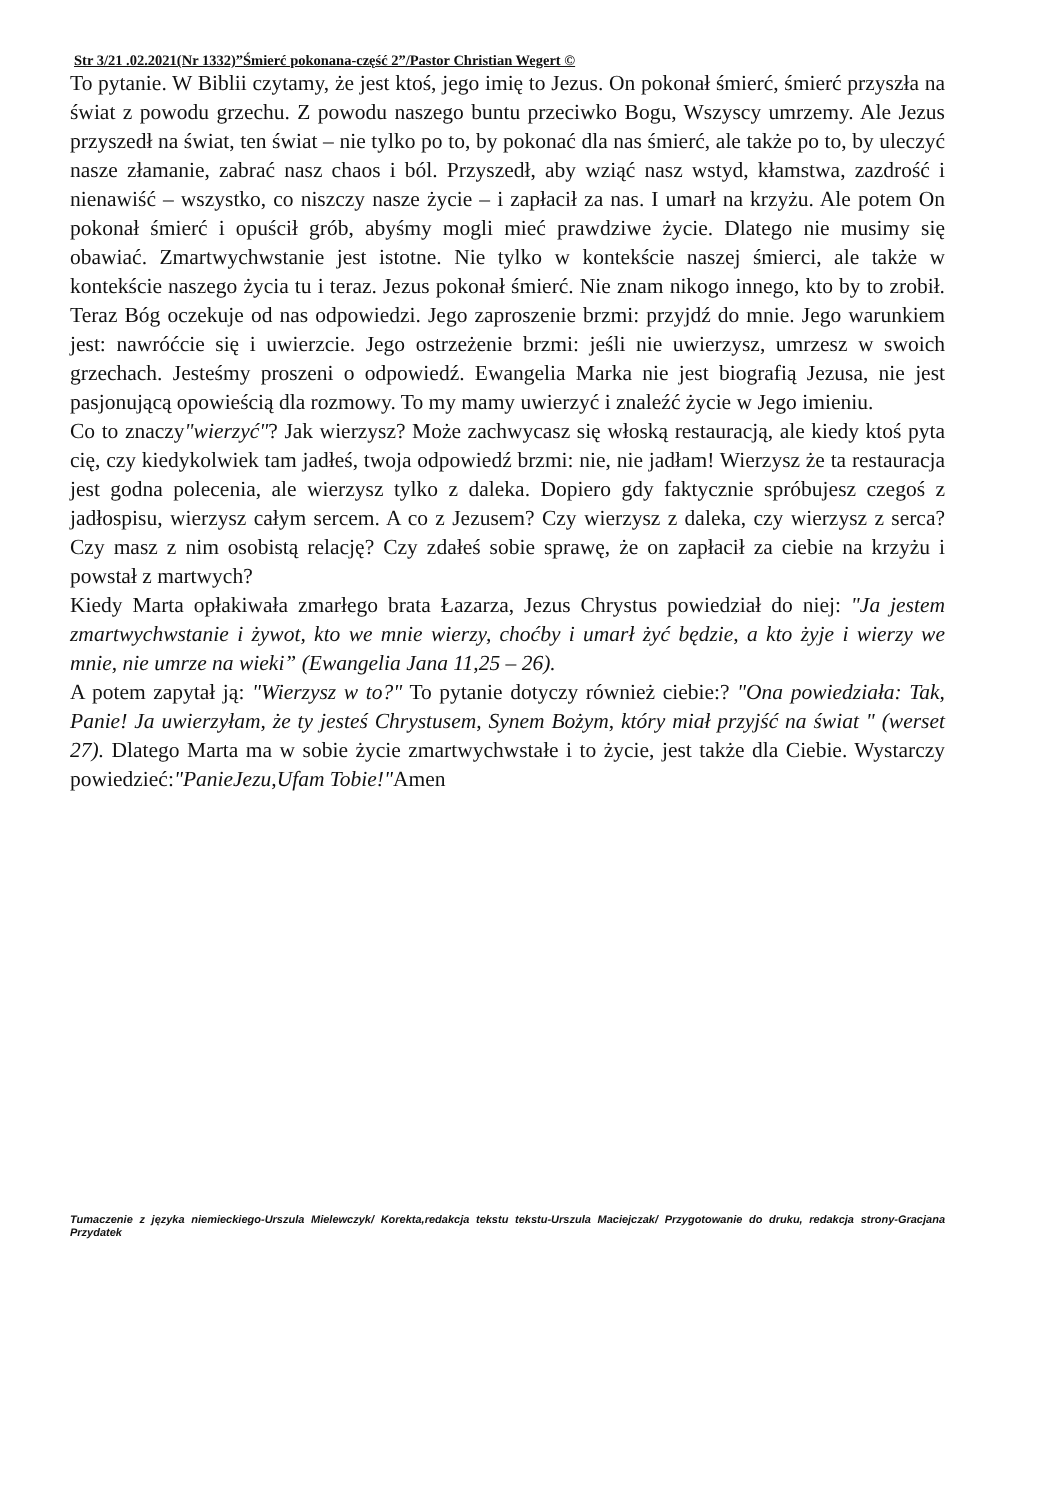Str 3/21 .02.2021(Nr 1332)”Śmierć pokonana-część 2”/Pastor Christian Wegert ©
To pytanie. W Biblii czytamy, że jest ktoś, jego imię to Jezus. On pokonał śmierć, śmierć przyszła na świat z powodu grzechu. Z powodu naszego buntu przeciwko Bogu, Wszyscy umrzemy. Ale Jezus przyszedł na świat, ten świat – nie tylko po to, by pokonać dla nas śmierć, ale także po to, by uleczyć nasze złamanie, zabrać nasz chaos i ból. Przyszedł, aby wziąć nasz wstyd, kłamstwa, zazdrość i nienawiść – wszystko, co niszczy nasze życie – i zapłacił za nas. I umarł na krzyżu. Ale potem On pokonał śmierć i opuścił grób, abyśmy mogli mieć prawdziwe życie. Dlatego nie musimy się obawiać. Zmartwychwstanie jest istotne. Nie tylko w kontekście naszej śmierci, ale także w kontekście naszego życia tu i teraz. Jezus pokonał śmierć. Nie znam nikogo innego, kto by to zrobił. Teraz Bóg oczekuje od nas odpowiedzi. Jego zaproszenie brzmi: przyjdź do mnie. Jego warunkiem jest: nawróćcie się i uwierzcie. Jego ostrzeżenie brzmi: jeśli nie uwierzysz, umrzesz w swoich grzechach. Jesteśmy proszeni o odpowiedź. Ewangelia Marka nie jest biografią Jezusa, nie jest pasjonującą opowieścią dla rozmowy. To my mamy uwierzyć i znaleźć życie w Jego imieniu.
Co to znaczy"wierzyć"? Jak wierzysz? Może zachwycasz się włoską restauracją, ale kiedy ktoś pyta cię, czy kiedykolwiek tam jadłeś, twoja odpowiedź brzmi: nie, nie jadłam! Wierzysz że ta restauracja jest godna polecenia, ale wierzysz tylko z daleka. Dopiero gdy faktycznie spróbujesz czegoś z jadłospisu, wierzysz całym sercem. A co z Jezusem? Czy wierzysz z daleka, czy wierzysz z serca? Czy masz z nim osobistą relację? Czy zdałeś sobie sprawę, że on zapłacił za ciebie na krzyżu i powstał z martwych?
Kiedy Marta opłakiwała zmarłego brata Łazarza, Jezus Chrystus powiedział do niej: "Ja jestem zmartwychwstanie i żywot, kto we mnie wierzy, choćby i umarł żyć będzie, a kto żyje i wierzy we mnie, nie umrze na wieki” (Ewangelia Jana 11,25 – 26).
A potem zapytał ją: "Wierzysz w to?" To pytanie dotyczy również ciebie:? "Ona powiedziała: Tak, Panie! Ja uwierzyłam, że ty jesteś Chrystusem, Synem Bożym, który miał przyjść na świat " (werset 27). Dlatego Marta ma w sobie życie zmartwychwstałe i to życie, jest także dla Ciebie. Wystarczy powiedzieć:"PanieJezu,Ufam Tobie!"Amen
Tumaczenie z języka niemieckiego-Urszula Mielewczyk/ Korekta,redakcja tekstu tekstu-Urszula Maciejczak/ Przygotowanie do druku, redakcja strony-Gracjana Przydatek